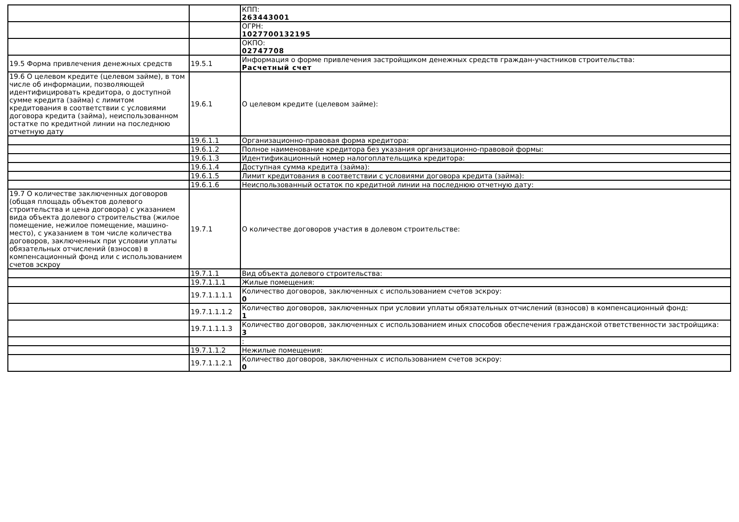| | | КПП: 263443001 |
| | | ОГРН: 1027700132195 |
| | | ОКПО: 02747708 |
| 19.5 Форма привлечения денежных средств | 19.5.1 | Информация о форме привлечения застройщиком денежных средств граждан-участников строительства: Расчетный счет |
| 19.6 О целевом кредите (целевом займе), в том числе об информации, позволяющей идентифицировать кредитора, о доступной сумме кредита (займа) с лимитом кредитования в соответствии с условиями договора кредита (займа), неиспользованном остатке по кредитной линии на последнюю отчетную дату | 19.6.1 | О целевом кредите (целевом займе): |
| | 19.6.1.1 | Организационно-правовая форма кредитора: |
| | 19.6.1.2 | Полное наименование кредитора без указания организационно-правовой формы: |
| | 19.6.1.3 | Идентификационный номер налогоплательщика кредитора: |
| | 19.6.1.4 | Доступная сумма кредита (займа): |
| | 19.6.1.5 | Лимит кредитования в соответствии с условиями договора кредита (займа): |
| | 19.6.1.6 | Неиспользованный остаток по кредитной линии на последнюю отчетную дату: |
| 19.7 О количестве заключенных договоров (общая площадь объектов долевого строительства и цена договора) с указанием вида объекта долевого строительства (жилое помещение, нежилое помещение, машино-место), с указанием в том числе количества договоров, заключенных при условии уплаты обязательных отчислений (взносов) в компенсационный фонд или с использованием счетов эскроу | 19.7.1 | О количестве договоров участия в долевом строительстве: |
| | 19.7.1.1 | Вид объекта долевого строительства: |
| | 19.7.1.1.1 | Жилые помещения: |
| | 19.7.1.1.1.1 | Количество договоров, заключенных с использованием счетов эскроу: 0 |
| | 19.7.1.1.1.2 | Количество договоров, заключенных при условии уплаты обязательных отчислений (взносов) в компенсационный фонд: 1 |
| | 19.7.1.1.1.3 | Количество договоров, заключенных с использованием иных способов обеспечения гражданской ответственности застройщика: 3 |
| | | : |
| | 19.7.1.1.2 | Нежилые помещения: |
| | 19.7.1.1.2.1 | Количество договоров, заключенных с использованием счетов эскроу: 0 |